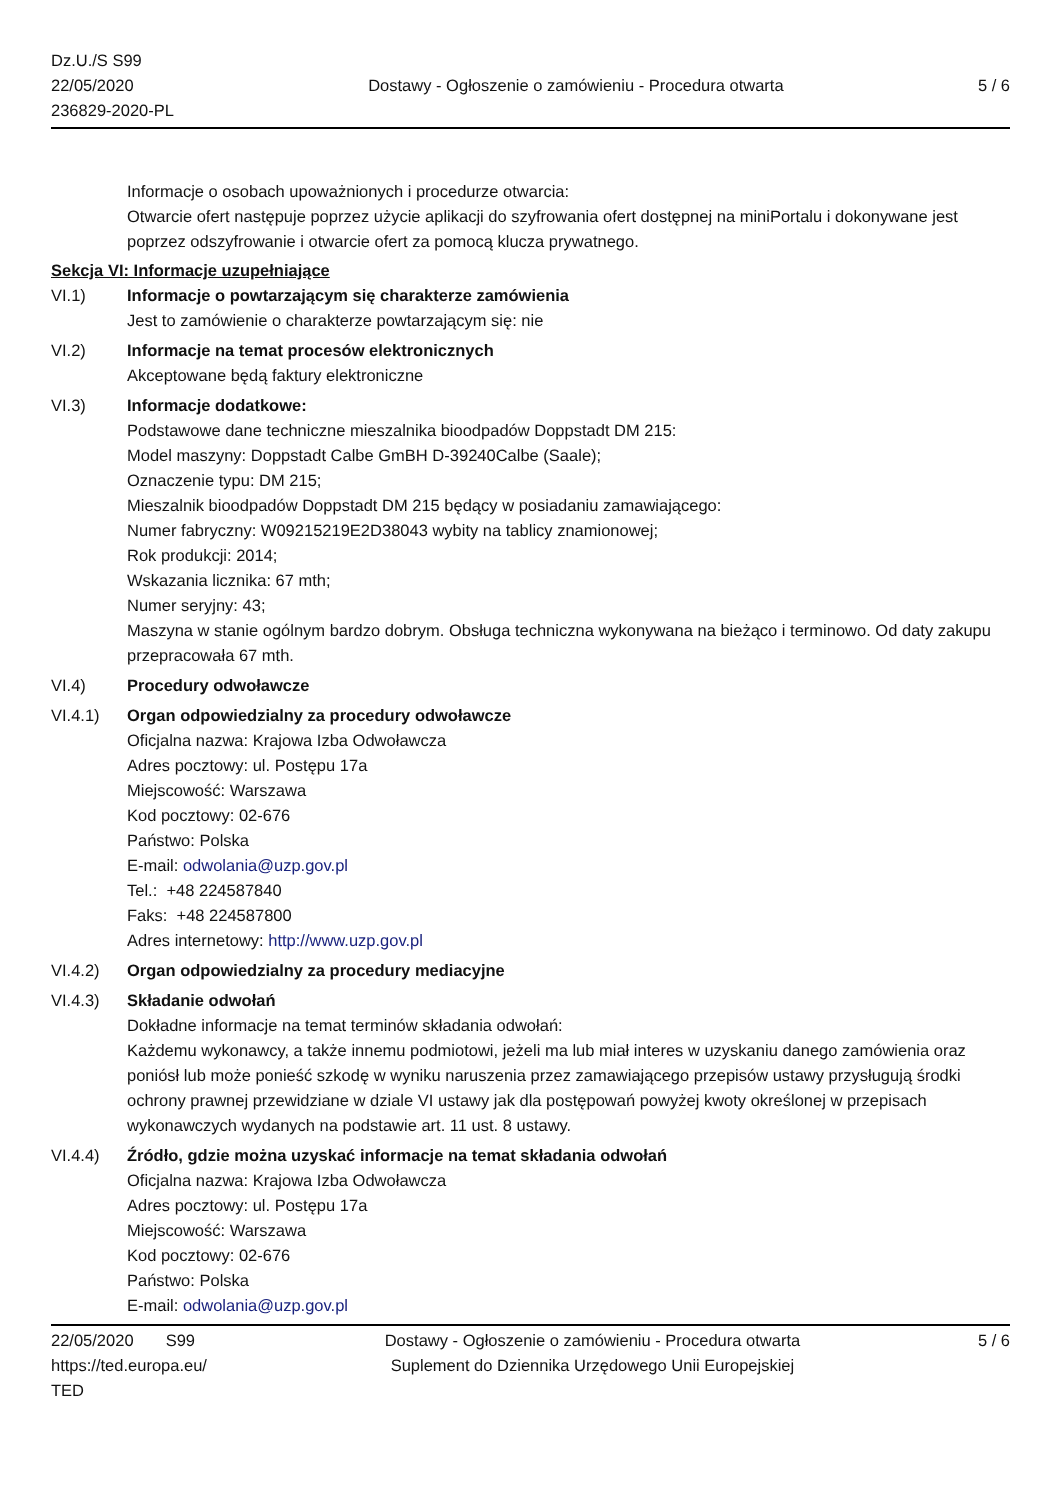Dz.U./S S99
22/05/2020
236829-2020-PL
Dostawy - Ogłoszenie o zamówieniu - Procedura otwarta
5 / 6
Informacje o osobach upoważnionych i procedurze otwarcia:
Otwarcie ofert następuje poprzez użycie aplikacji do szyfrowania ofert dostępnej na miniPortalu i dokonywane jest poprzez odszyfrowanie i otwarcie ofert za pomocą klucza prywatnego.
Sekcja VI: Informacje uzupełniające
VI.1) Informacje o powtarzającym się charakterze zamówienia
Jest to zamówienie o charakterze powtarzającym się: nie
VI.2) Informacje na temat procesów elektronicznych
Akceptowane będą faktury elektroniczne
VI.3) Informacje dodatkowe:
Podstawowe dane techniczne mieszalnika bioodpadów Doppstadt DM 215:
Model maszyny: Doppstadt Calbe GmBH D-39240Calbe (Saale);
Oznaczenie typu: DM 215;
Mieszalnik bioodpadów Doppstadt DM 215 będący w posiadaniu zamawiającego:
Numer fabryczny: W09215219E2D38043 wybity na tablicy znamionowej;
Rok produkcji: 2014;
Wskazania licznika: 67 mth;
Numer seryjny: 43;
Maszyna w stanie ogólnym bardzo dobrym. Obsługa techniczna wykonywana na bieżąco i terminowo. Od daty zakupu przepracowała 67 mth.
VI.4) Procedury odwoławcze
VI.4.1) Organ odpowiedzialny za procedury odwoławcze
Oficjalna nazwa: Krajowa Izba Odwoławcza
Adres pocztowy: ul. Postępu 17a
Miejscowość: Warszawa
Kod pocztowy: 02-676
Państwo: Polska
E-mail: odwolania@uzp.gov.pl
Tel.: +48 224587840
Faks: +48 224587800
Adres internetowy: http://www.uzp.gov.pl
VI.4.2) Organ odpowiedzialny za procedury mediacyjne
VI.4.3) Składanie odwołań
Dokładne informacje na temat terminów składania odwołań:
Każdemu wykonawcy, a także innemu podmiotowi, jeżeli ma lub miał interes w uzyskaniu danego zamówienia oraz poniósł lub może ponieść szkodę w wyniku naruszenia przez zamawiającego przepisów ustawy przysługują środki ochrony prawnej przewidziane w dziale VI ustawy jak dla postępowań powyżej kwoty określonej w przepisach wykonawczych wydanych na podstawie art. 11 ust. 8 ustawy.
VI.4.4) Źródło, gdzie można uzyskać informacje na temat składania odwołań
Oficjalna nazwa: Krajowa Izba Odwoławcza
Adres pocztowy: ul. Postępu 17a
Miejscowość: Warszawa
Kod pocztowy: 02-676
Państwo: Polska
E-mail: odwolania@uzp.gov.pl
22/05/2020 S99
https://ted.europa.eu/
TED
Dostawy - Ogłoszenie o zamówieniu - Procedura otwarta
Suplement do Dziennika Urzędowego Unii Europejskiej
5 / 6